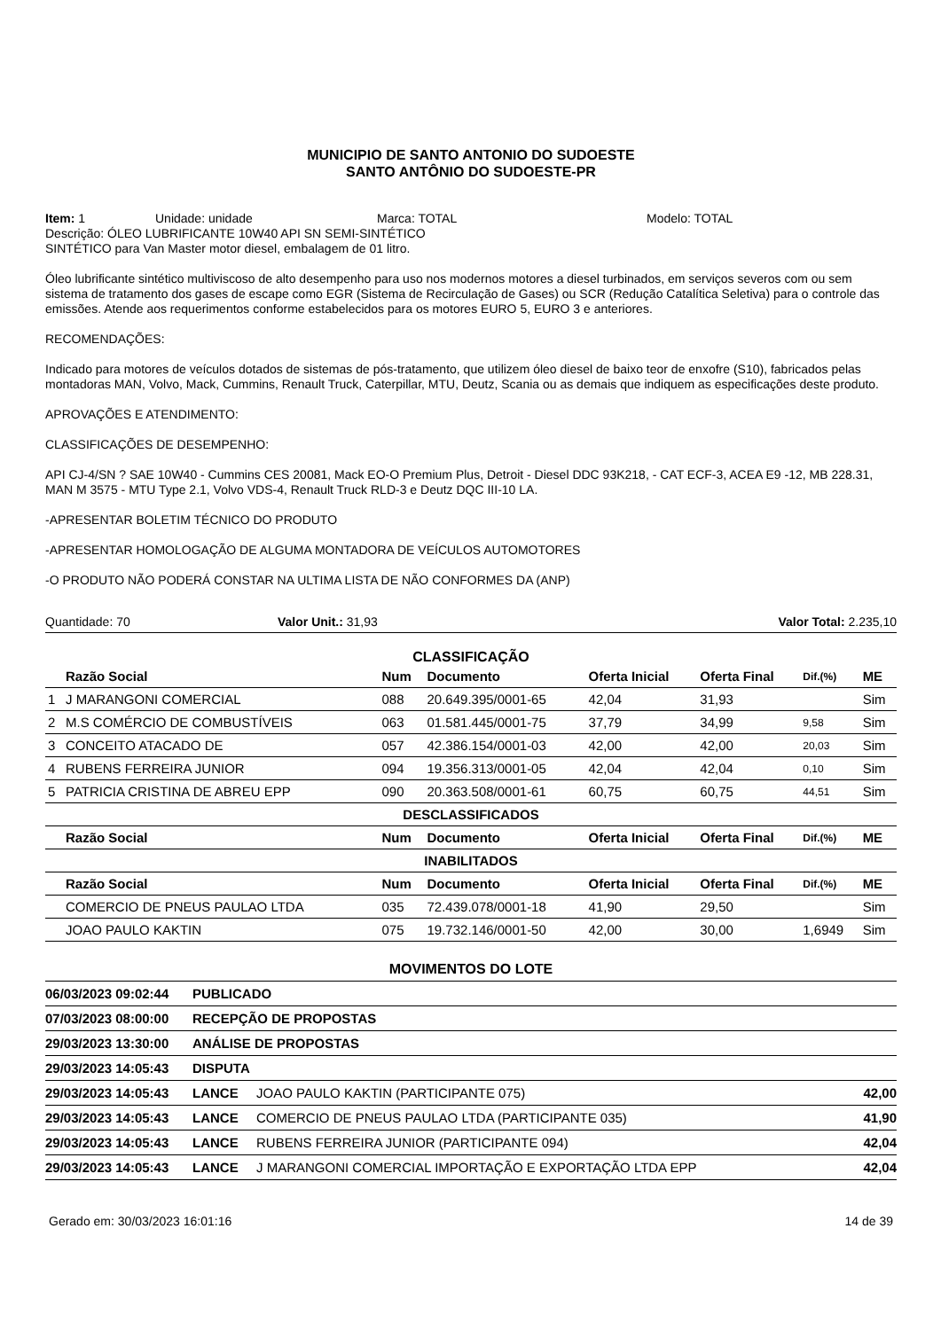MUNICIPIO DE SANTO ANTONIO DO SUDOESTE
SANTO ANTÔNIO DO SUDOESTE-PR
Item: 1 Unidade: unidade Marca: TOTAL Modelo: TOTAL
Descrição: ÓLEO LUBRIFICANTE 10W40 API SN SEMI-SINTÉTICO
SINTÉTICO para Van Master motor diesel, embalagem de 01 litro.
Óleo lubrificante sintético multiviscoso de alto desempenho para uso nos modernos motores a diesel turbinados, em serviços severos com ou sem sistema de tratamento dos gases de escape como EGR (Sistema de Recirculação de Gases) ou SCR (Redução Catalítica Seletiva) para o controle das emissões. Atende aos requerimentos conforme estabelecidos para os motores EURO 5, EURO 3 e anteriores.
RECOMENDAÇÕES:
Indicado para motores de veículos dotados de sistemas de pós-tratamento, que utilizem óleo diesel de baixo teor de enxofre (S10), fabricados pelas montadoras MAN, Volvo, Mack, Cummins, Renault Truck, Caterpillar, MTU, Deutz, Scania ou as demais que indiquem as especificações deste produto.
APROVAÇÕES E ATENDIMENTO:
CLASSIFICAÇÕES DE DESEMPENHO:
API CJ-4/SN ? SAE 10W40 - Cummins CES 20081, Mack EO-O Premium Plus, Detroit - Diesel DDC 93K218, - CAT ECF-3, ACEA E9 -12, MB 228.31, MAN M 3575 - MTU Type 2.1, Volvo VDS-4, Renault Truck RLD-3 e Deutz DQC III-10 LA.
-APRESENTAR BOLETIM TÉCNICO DO PRODUTO
-APRESENTAR HOMOLOGAÇÃO DE ALGUMA MONTADORA DE VEÍCULOS AUTOMOTORES
-O PRODUTO NÃO PODERÁ CONSTAR NA ULTIMA LISTA DE NÃO CONFORMES DA (ANP)
Quantidade: 70 Valor Unit.: 31,93 Valor Total: 2.235,10
CLASSIFICAÇÃO
| | Razão Social | Num | Documento | Oferta Inicial | Oferta Final | Dif.(%) | ME |
| --- | --- | --- | --- | --- | --- | --- | --- |
| 1 | J MARANGONI COMERCIAL | 088 | 20.649.395/0001-65 | 42,04 | 31,93 | | Sim |
| 2 | M.S COMÉRCIO DE COMBUSTÍVEIS | 063 | 01.581.445/0001-75 | 37,79 | 34,99 | 9,58 | Sim |
| 3 | CONCEITO ATACADO DE | 057 | 42.386.154/0001-03 | 42,00 | 42,00 | 20,03 | Sim |
| 4 | RUBENS FERREIRA JUNIOR | 094 | 19.356.313/0001-05 | 42,04 | 42,04 | 0,10 | Sim |
| 5 | PATRICIA CRISTINA DE ABREU EPP | 090 | 20.363.508/0001-61 | 60,75 | 60,75 | 44,51 | Sim |
| DESCLASSIFICADOS | | | | | | | |
| | Razão Social | Num | Documento | Oferta Inicial | Oferta Final | Dif.(%) | ME |
| INABILITADOS | | | | | | | |
| | Razão Social | Num | Documento | Oferta Inicial | Oferta Final | Dif.(%) | ME |
| | COMERCIO DE PNEUS PAULAO LTDA | 035 | 72.439.078/0001-18 | 41,90 | 29,50 | | Sim |
| | JOAO PAULO KAKTIN | 075 | 19.732.146/0001-50 | 42,00 | 30,00 | 1,6949 | Sim |
MOVIMENTOS DO LOTE
| 06/03/2023 09:02:44 | PUBLICADO | | |
| 07/03/2023 08:00:00 | RECEPÇÃO DE PROPOSTAS | | |
| 29/03/2023 13:30:00 | ANÁLISE DE PROPOSTAS | | |
| 29/03/2023 14:05:43 | DISPUTA | | |
| 29/03/2023 14:05:43 | LANCE | JOAO PAULO KAKTIN (PARTICIPANTE 075) | 42,00 |
| 29/03/2023 14:05:43 | LANCE | COMERCIO DE PNEUS PAULAO LTDA (PARTICIPANTE 035) | 41,90 |
| 29/03/2023 14:05:43 | LANCE | RUBENS FERREIRA JUNIOR (PARTICIPANTE 094) | 42,04 |
| 29/03/2023 14:05:43 | LANCE | J MARANGONI COMERCIAL IMPORTAÇÃO E EXPORTAÇÃO LTDA EPP | 42,04 |
Gerado em: 30/03/2023 16:01:16 14 de 39